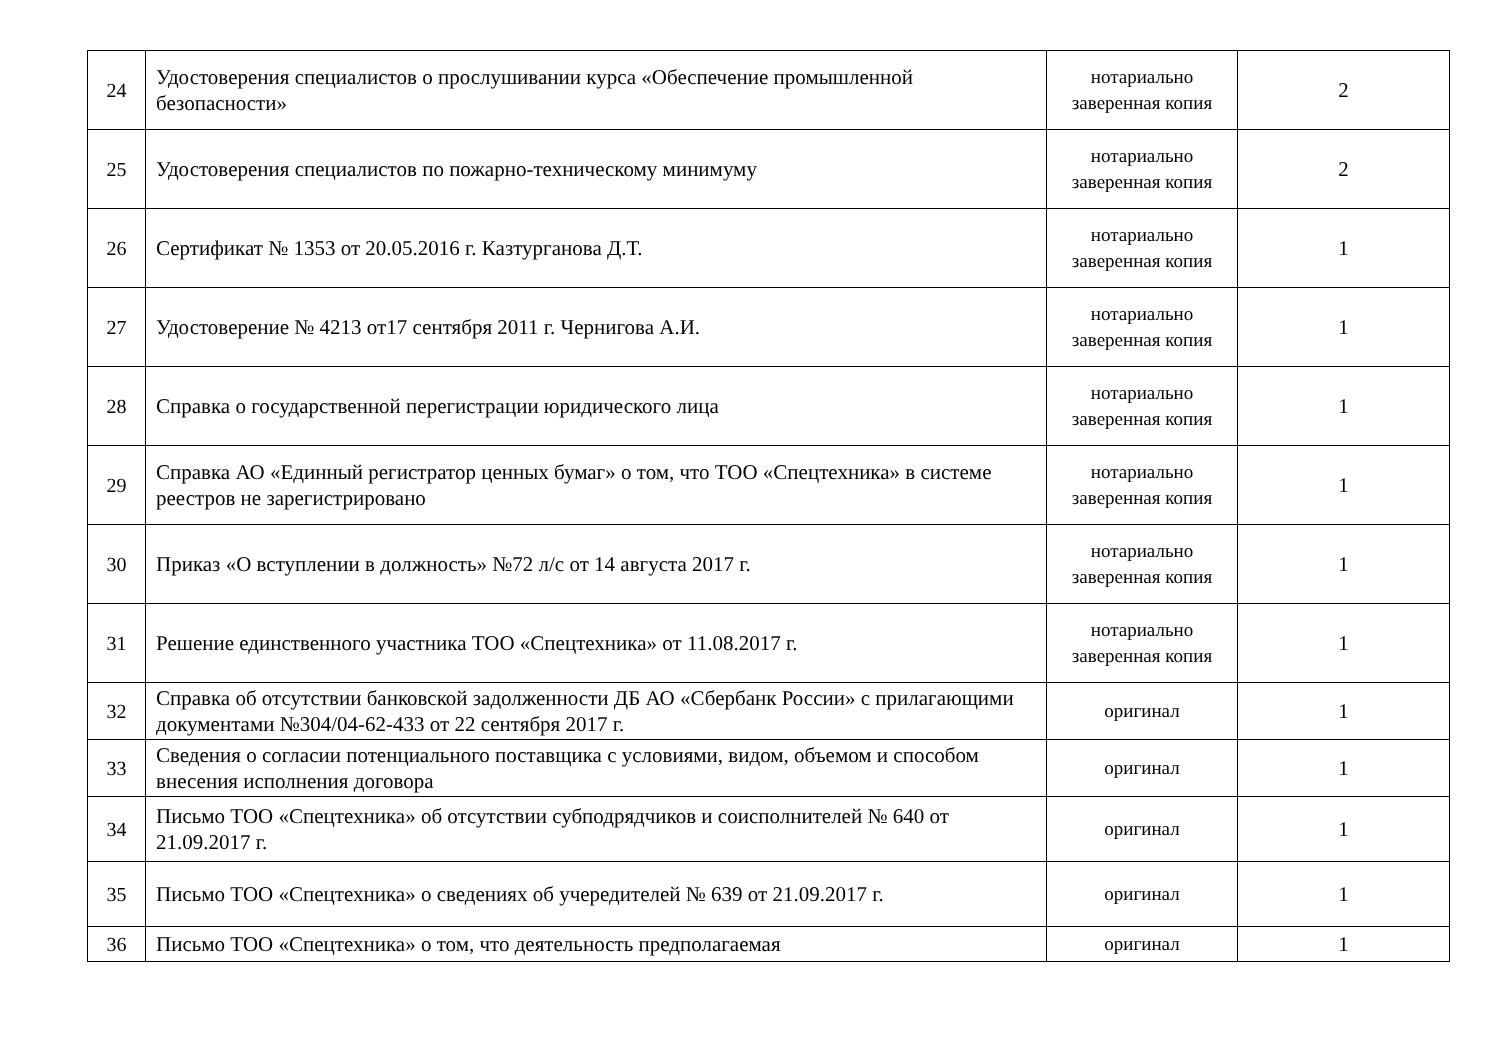| 24 | Удостоверения специалистов о прослушивании курса «Обеспечение промышленной безопасности» | нотариально заверенная копия | 2 |
| 25 | Удостоверения специалистов по пожарно-техническому минимуму | нотариально заверенная копия | 2 |
| 26 | Сертификат № 1353 от 20.05.2016 г. Казтурганова Д.Т. | нотариально заверенная копия | 1 |
| 27 | Удостоверение № 4213 от17 сентября 2011 г. Чернигова А.И. | нотариально заверенная копия | 1 |
| 28 | Справка о государственной перегистрации юридического лица | нотариально заверенная копия | 1 |
| 29 | Справка АО «Единный регистратор ценных бумаг» о том, что ТОО «Спецтехника» в системе реестров не зарегистрировано | нотариально заверенная копия | 1 |
| 30 | Приказ «О вступлении в должность» №72 л/с от 14 августа 2017 г. | нотариально заверенная копия | 1 |
| 31 | Решение единственного участника ТОО «Спецтехника» от 11.08.2017 г. | нотариально заверенная копия | 1 |
| 32 | Справка об отсутствии банковской задолженности ДБ АО «Сбербанк России» с прилагающими документами №304/04-62-433 от 22 сентября 2017 г. | оригинал | 1 |
| 33 | Сведения о согласии потенциального поставщика с условиями, видом, объемом и способом внесения исполнения договора | оригинал | 1 |
| 34 | Письмо ТОО «Спецтехника» об отсутствии субподрядчиков и соисполнителей № 640 от 21.09.2017 г. | оригинал | 1 |
| 35 | Письмо ТОО «Спецтехника» о сведениях об учередителей № 639 от 21.09.2017 г. | оригинал | 1 |
| 36 | Письмо ТОО «Спецтехника» о том, что деятельность предполагаемая | оригинал | 1 |